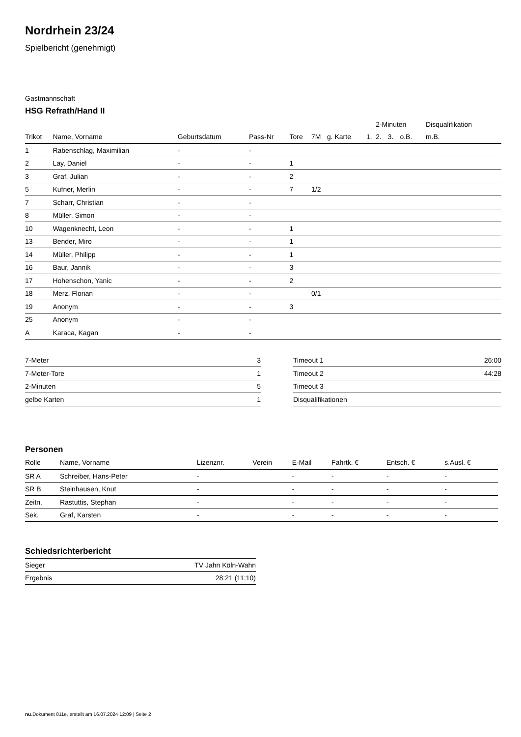Nordrhein 23/24
Spielbericht (genehmigt)
Gastmannschaft
HSG Refrath/Hand II
| | | | | | | | | 2-Minuten | | | Disqualifikation |
| --- | --- | --- | --- | --- | --- | --- | --- | --- | --- | --- | --- |
| Trikot | Name, Vorname | Geburtsdatum | Pass-Nr | Tore | 7M | g. Karte | 1. | 2. | 3. | o.B. | m.B. |
| 1 | Rabenschlag, Maximilian | - | - | | | | | | | | |
| 2 | Lay, Daniel | - | - | 1 | | | | | | | |
| 3 | Graf, Julian | - | - | 2 | | | | | | | |
| 5 | Kufner, Merlin | - | - | 7 | 1/2 | | | | | | |
| 7 | Scharr, Christian | - | - | | | | | | | | |
| 8 | Müller, Simon | - | - | | | | | | | | |
| 10 | Wagenknecht, Leon | - | - | 1 | | | | | | | |
| 13 | Bender, Miro | - | - | 1 | | | | | | | |
| 14 | Müller, Philipp | - | - | 1 | | | | | | | |
| 16 | Baur, Jannik | - | - | 3 | | | | | | | |
| 17 | Hohenschon, Yanic | - | - | 2 | | | | | | | |
| 18 | Merz, Florian | - | - | | 0/1 | | | | | | |
| 19 | Anonym | - | - | 3 | | | | | | | |
| 25 | Anonym | - | - | | | | | | | | |
| A | Karaca, Kagan | - | - | | | | | | | | |
| 7-Meter | 3 |
| 7-Meter-Tore | 1 |
| 2-Minuten | 5 |
| gelbe Karten | 1 |
| Timeout 1 | 26:00 |
| Timeout 2 | 44:28 |
| Timeout 3 | |
| Disqualifikationen | |
Personen
| Rolle | Name, Vorname | Lizenznr. | Verein | E-Mail | Fahrtk. € | Entsch. € | s.Ausl. € |
| --- | --- | --- | --- | --- | --- | --- | --- |
| SR A | Schreiber, Hans-Peter | - | | - | - | - | - |
| SR B | Steinhausen, Knut | - | | - | - | - | - |
| Zeitn. | Rastuttis, Stephan | - | | - | - | - | - |
| Sek. | Graf, Karsten | - | | - | - | - | - |
Schiedsrichterbericht
| Sieger | TV Jahn Köln-Wahn |
| Ergebnis | 28:21 (11:10) |
nu.Dokument 011e, erstellt am 16.07.2024 12:09 | Seite 2